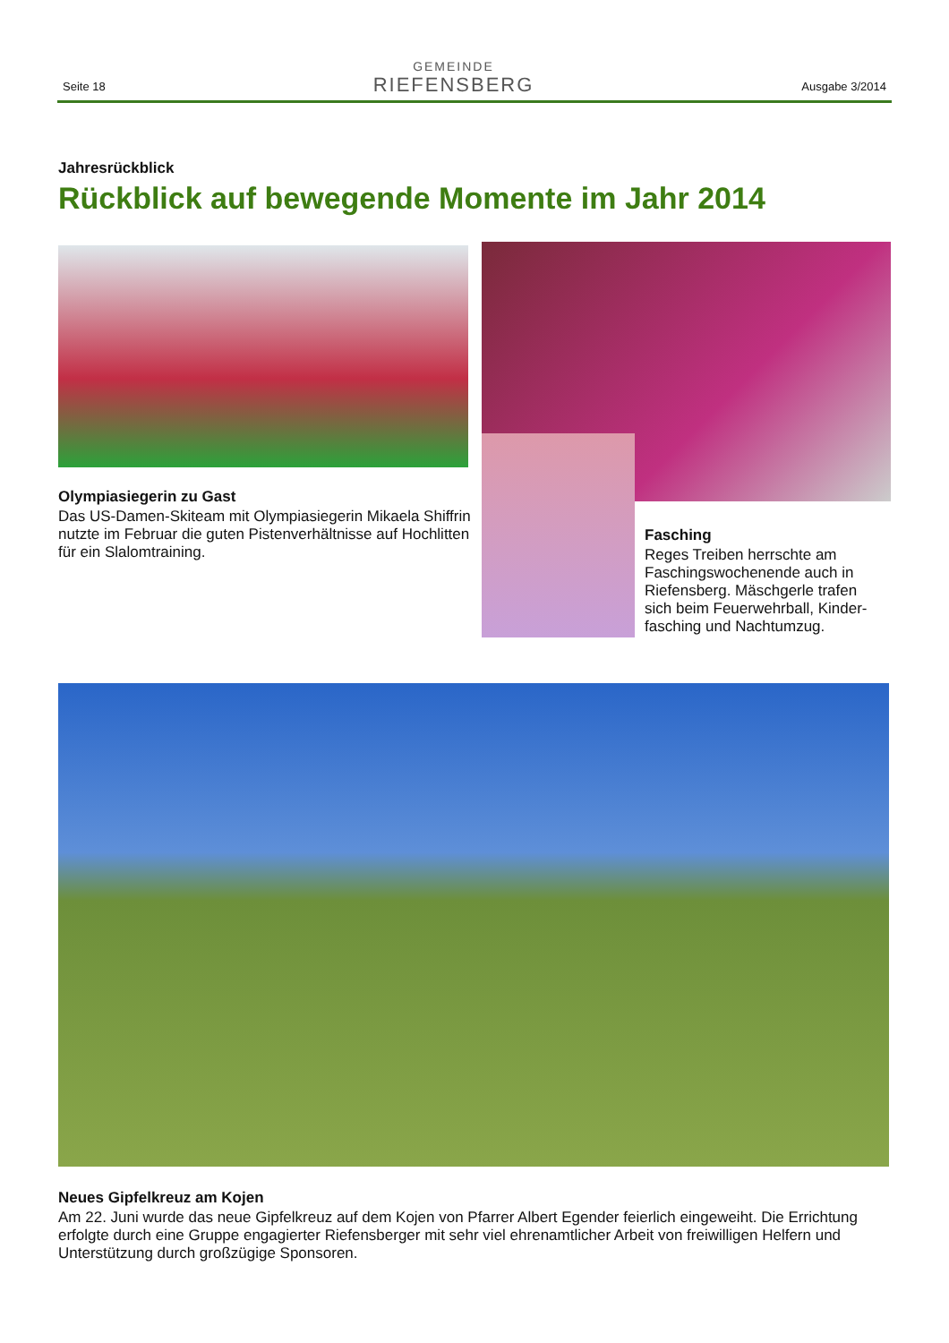Seite 18
GEMEINDE
RIEFENSBERG
Ausgabe 3/2014
Jahresrückblick
Rückblick auf bewegende Momente im Jahr 2014
Olympiasiegerin zu Gast
Das US-Damen-Skiteam mit Olympiasiegerin Mikaela Shiffrin nutzte im Februar die guten Pistenverhältnisse auf Hochlitten für ein Slalomtraining.
Fasching
Reges Treiben herrschte am Faschingswochenende auch in Riefensberg. Mäschgerle trafen sich beim Feuerwehrball, Kinder-fasching und Nachtumzug.
Neues Gipfelkreuz am Kojen
Am 22. Juni wurde das neue Gipfelkreuz auf dem Kojen von Pfarrer Albert Egender feierlich eingeweiht. Die Errichtung erfolgte durch eine Gruppe engagierter Riefensberger mit sehr viel ehrenamtlicher Arbeit von freiwilligen Helfern und Unterstützung durch großzügige Sponsoren.